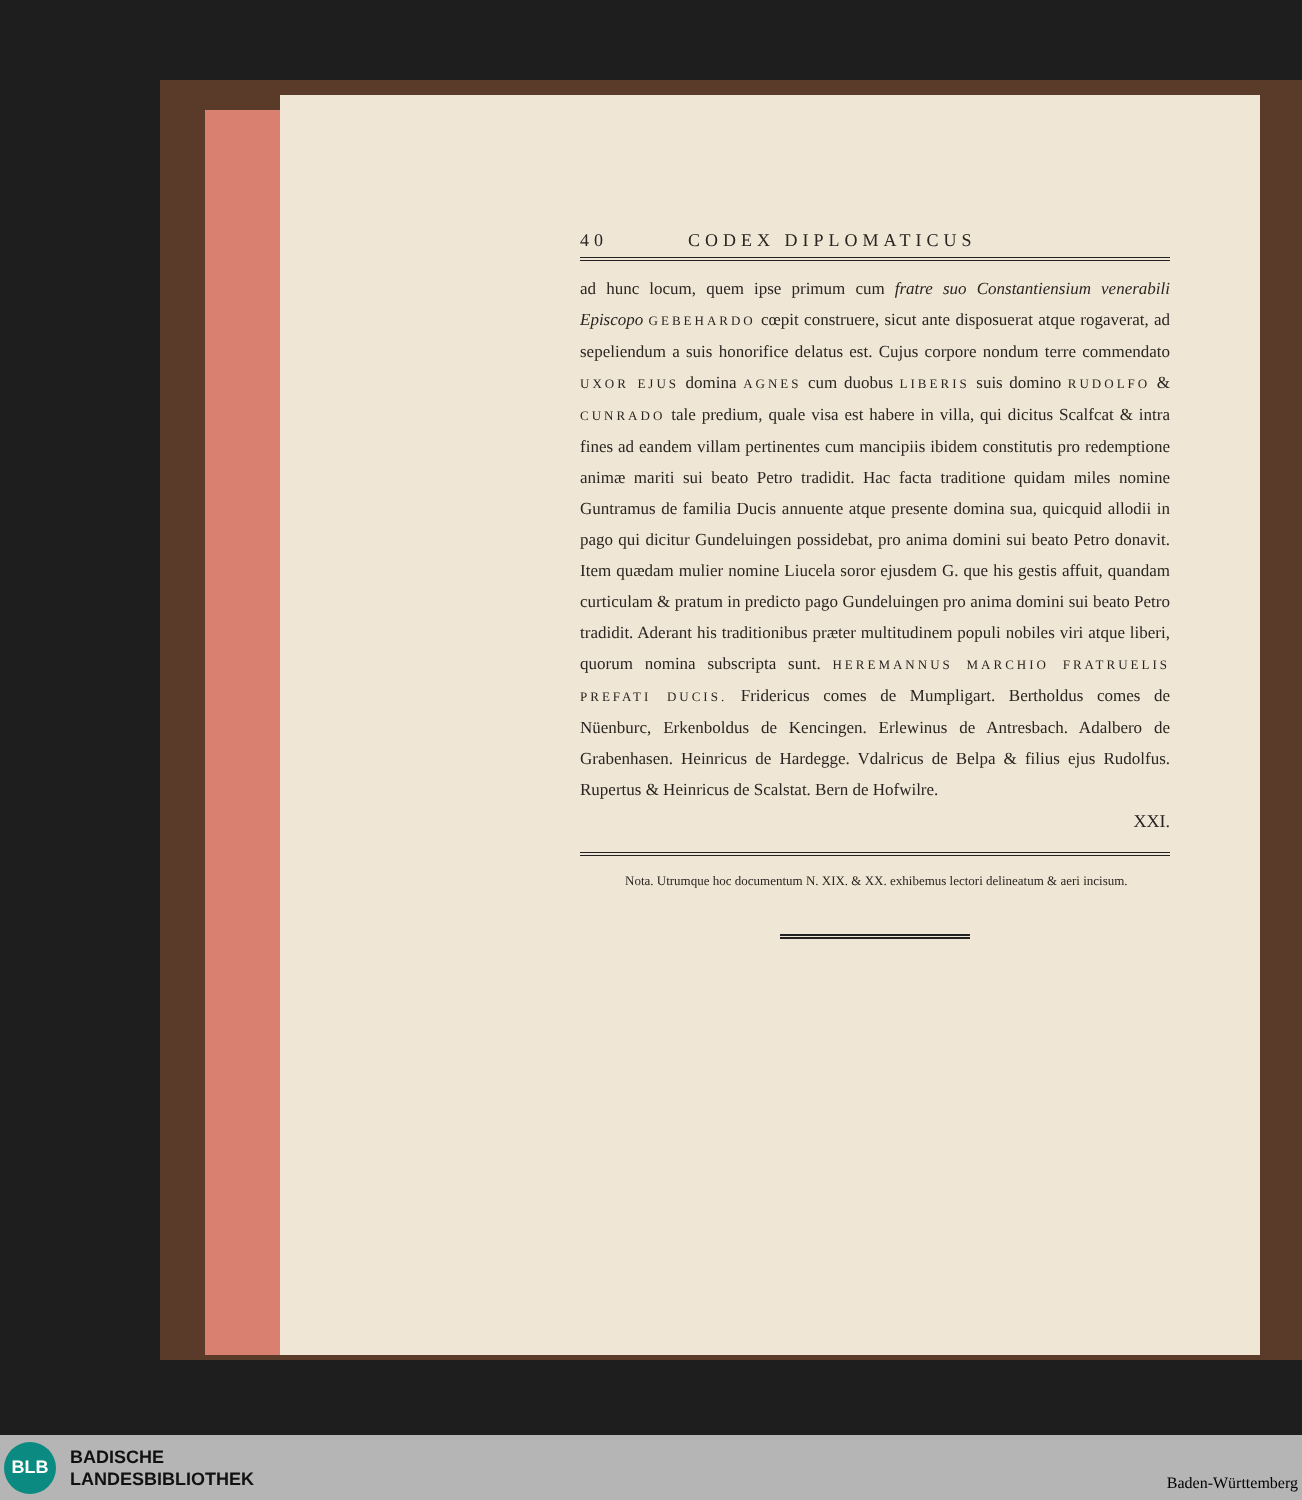40 CODEX DIPLOMATICUS
ad hunc locum, quem ipse primum cum fratre suo Constantiensium venerabili Episcopo GEBEHARDO cœpit construere, sicut ante disposuerat atque rogaverat, ad sepeliendum a suis honorifice delatus est. Cujus corpore nondum terre commendato UXOR EJUS domina AGNES cum duobus LIBERIS suis domino RUDOLFO & CUNRADO tale predium, quale visa est habere in villa, qui dicitus Scalfcat & intra fines ad eandem villam pertinentes cum mancipiis ibidem constitutis pro redemptione animæ mariti sui beato Petro tradidit. Hac facta traditione quidam miles nomine Guntramus de familia Ducis annuente atque presente domina sua, quicquid allodii in pago qui dicitur Gundeluingen possidebat, pro anima domini sui beato Petro donavit. Item quædam mulier nomine Liucela soror ejusdem G. que his gestis affuit, quandam curticulam & pratum in predicto pago Gundeluingen pro anima domini sui beato Petro tradidit. Aderant his traditionibus præter multitudinem populi nobiles viri atque liberi, quorum nomina subscripta sunt. HEREMANNUS MARCHIO FRATRUELIS PREFATI DUCIS. Fridericus comes de Mumpligart. Bertholdus comes de Nüenburc, Erkenboldus de Kencingen. Erlewinus de Antresbach. Adalbero de Grabenhasen. Heinricus de Hardegge. Vdalricus de Belpa & filius ejus Rudolfus. Rupertus & Heinricus de Scalstat. Bern de Hofwilre.
XXI.
Nota. Utrumque hoc documentum N. XIX. & XX. exhibemus lectori delineatum & aeri incisum.
BLB
BADISCHE
LANDESBIBLIOTHEK
Baden-Württemberg